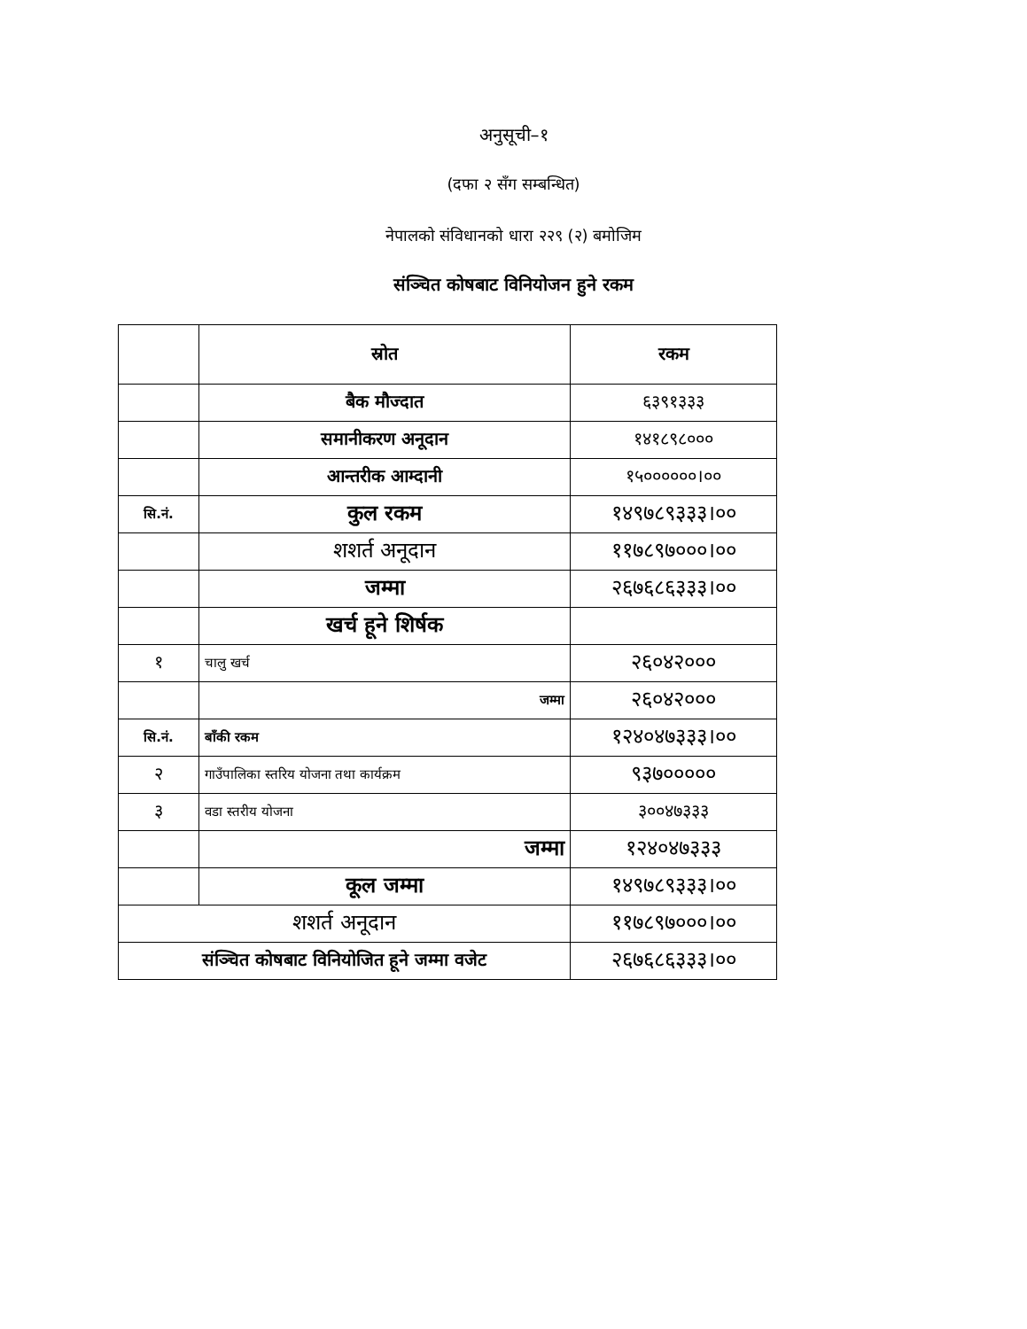अनुसूची–१
(दफा २ सँग सम्बन्धित)
नेपालको संविधानको धारा २२९ (२) बमोजिम
संञ्चित कोषबाट विनियोजन हुने रकम
| | स्रोत | रकम |
| --- | --- | --- |
| | बैक मौज्दात | ६३९१३३३ |
| | समानीकरण अनूदान | १४१८९८००० |
| | आन्तरीक आम्दानी | १५००००००।०० |
| सि.नं. | कुल रकम | १४९७८९३३३।०० |
| | शशर्त अनूदान | ११७८९७०००।०० |
| | जम्मा | २६७६८६३३३।०० |
| | खर्च हूने शिर्षक | |
| १ | चालु खर्च | २६०४२००० |
| | जम्मा | २६०४२००० |
| सि.नं. | बाँकी रकम | १२४०४७३३३।०० |
| २ | गाउँपालिका स्तरिय योजना तथा कार्यक्रम | ९३७००००० |
| ३ | वडा स्तरीय योजना | ३००४७३३३ |
| | जम्मा | १२४०४७३३३ |
| | कूल जम्मा | १४९७८९३३३।०० |
| शशर्त अनूदान | | ११७८९७०००।०० |
| संञ्चित कोषबाट विनियोजित हूने जम्मा वजेट | | २६७६८६३३३।०० |